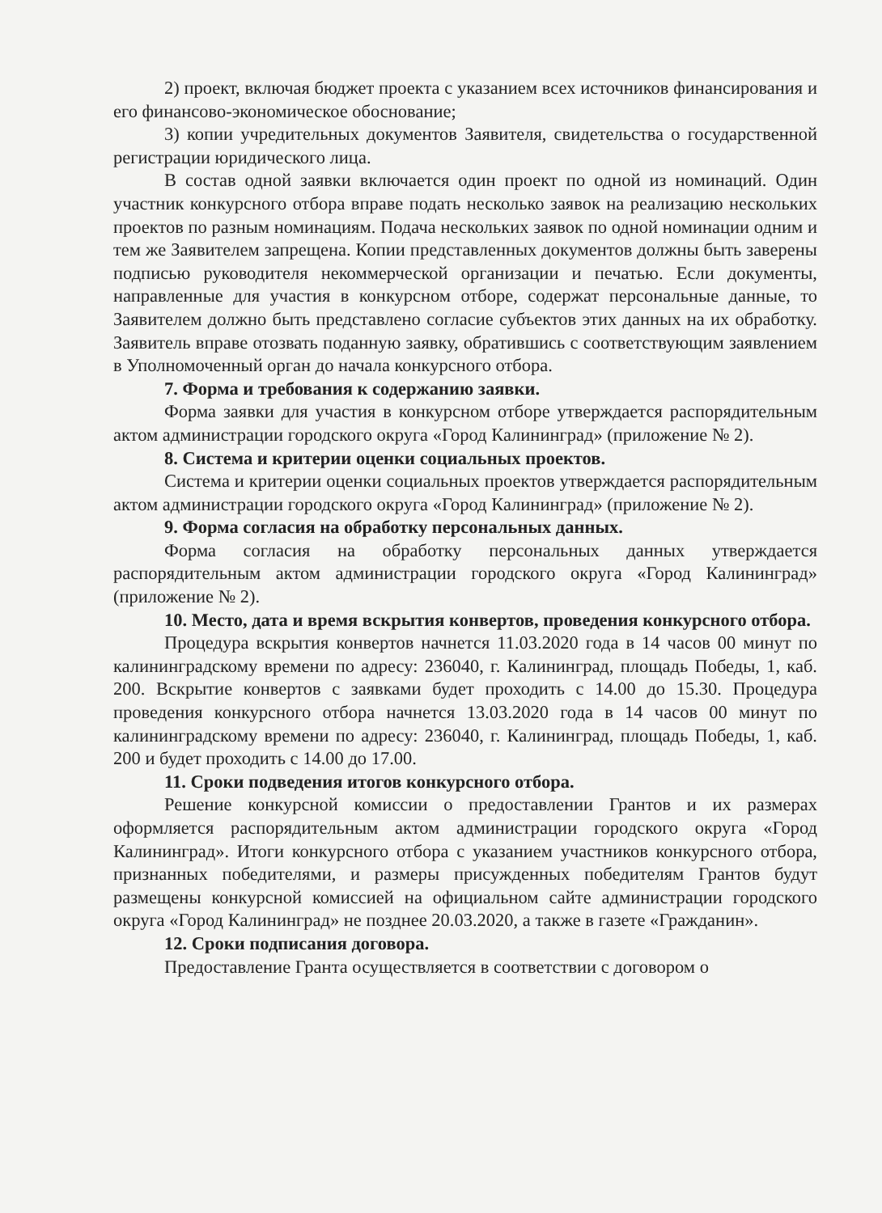2) проект, включая бюджет проекта с указанием всех источников финансирования и его финансово-экономическое обоснование;
3) копии учредительных документов Заявителя, свидетельства о государственной регистрации юридического лица.
В состав одной заявки включается один проект по одной из номинаций. Один участник конкурсного отбора вправе подать несколько заявок на реализацию нескольких проектов по разным номинациям. Подача нескольких заявок по одной номинации одним и тем же Заявителем запрещена. Копии представленных документов должны быть заверены подписью руководителя некоммерческой организации и печатью. Если документы, направленные для участия в конкурсном отборе, содержат персональные данные, то Заявителем должно быть представлено согласие субъектов этих данных на их обработку. Заявитель вправе отозвать поданную заявку, обратившись с соответствующим заявлением в Уполномоченный орган до начала конкурсного отбора.
7. Форма и требования к содержанию заявки.
Форма заявки для участия в конкурсном отборе утверждается распорядительным актом администрации городского округа «Город Калининград» (приложение № 2).
8. Система и критерии оценки социальных проектов.
Система и критерии оценки социальных проектов утверждается распорядительным актом администрации городского округа «Город Калининград» (приложение № 2).
9. Форма согласия на обработку персональных данных.
Форма согласия на обработку персональных данных утверждается распорядительным актом администрации городского округа «Город Калининград» (приложение № 2).
10. Место, дата и время вскрытия конвертов, проведения конкурсного отбора.
Процедура вскрытия конвертов начнется 11.03.2020 года в 14 часов 00 минут по калининградскому времени по адресу: 236040, г. Калининград, площадь Победы, 1, каб. 200. Вскрытие конвертов с заявками будет проходить с 14.00 до 15.30. Процедура проведения конкурсного отбора начнется 13.03.2020 года в 14 часов 00 минут по калининградскому времени по адресу: 236040, г. Калининград, площадь Победы, 1, каб. 200 и будет проходить с 14.00 до 17.00.
11. Сроки подведения итогов конкурсного отбора.
Решение конкурсной комиссии о предоставлении Грантов и их размерах оформляется распорядительным актом администрации городского округа «Город Калининград». Итоги конкурсного отбора с указанием участников конкурсного отбора, признанных победителями, и размеры присужденных победителям Грантов будут размещены конкурсной комиссией на официальном сайте администрации городского округа «Город Калининград» не позднее 20.03.2020, а также в газете «Гражданин».
12. Сроки подписания договора.
Предоставление Гранта осуществляется в соответствии с договором о